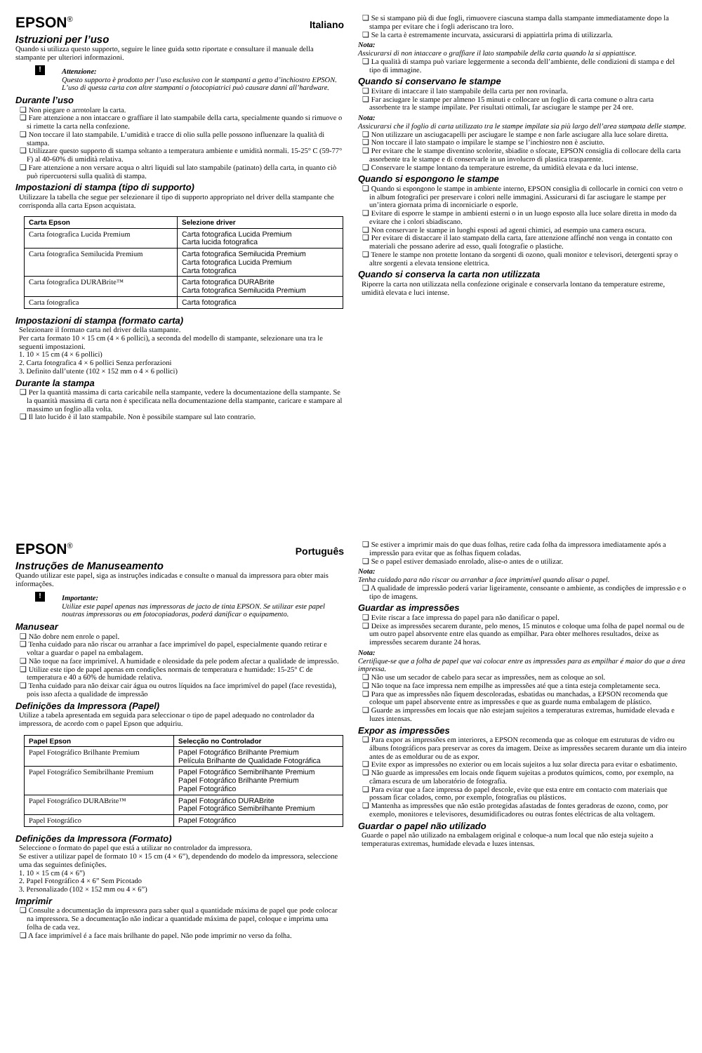EPSON<sup>®</sup> Italiano
Istruzioni per l’uso
Quando si utilizza questo supporto, seguire le linee guida sotto riportate e consultare il manuale della stampante per ulteriori informazioni.
!
Attenzione:
Questo supporto è prodotto per l’uso esclusivo con le stampanti a getto d’inchiostro EPSON. L’uso di questa carta con altre stampanti o fotocopiatrici può causare danni all’hardware.
Durante l’uso
❏ Non piegare o arrotolare la carta.
❏ Fare attenzione a non intaccare o graffiare il lato stampabile della carta, specialmente quando si rimuove o si rimette la carta nella confezione.
❏ Non toccare il lato stampabile. L’umidità e tracce di olio sulla pelle possono influenzare la qualità di stampa.
❏ Utilizzare questo supporto di stampa soltanto a temperatura ambiente e umidità normali. 15-25° C (59-77° F) al 40-60% di umidità relativa.
❏ Fare attenzione a non versare acqua o altri liquidi sul lato stampabile (patinato) della carta, in quanto ciò può ripercuotersi sulla qualità di stampa.
Impostazioni di stampa (tipo di supporto)
Utilizzare la tabella che segue per selezionare il tipo di supporto appropriato nel driver della stampante che corrisponda alla carta Epson acquistata.
| Carta Epson | Selezione driver |
| --- | --- |
| Carta fotografica Lucida Premium | Carta fotografica Lucida Premium Carta lucida fotografica |
| Carta fotografica Semilucida Premium | Carta fotografica Semilucida Premium Carta fotografica Lucida Premium Carta fotografica |
| Carta fotografica DURABrite™ | Carta fotografica DURABrite Carta fotografica Semilucida Premium |
| Carta fotografica | Carta fotografica |
Impostazioni di stampa (formato carta)
Selezionare il formato carta nel driver della stampante.
Per carta formato 10 × 15 cm (4 × 6 pollici), a seconda del modello di stampante, selezionare una tra le seguenti impostazioni.
1. 10 × 15 cm (4 × 6 pollici)
2. Carta fotografica 4 × 6 pollici Senza perforazioni
3. Definito dall’utente (102 × 152 mm o 4 × 6 pollici)
Durante la stampa
❏ Per la quantità massima di carta caricabile nella stampante, vedere la documentazione della stampante. Se la quantità massima di carta non è specificata nella documentazione della stampante, caricare e stampare al massimo un foglio alla volta.
❏ Il lato lucido è il lato stampabile. Non è possibile stampare sul lato contrario.
❏ Se si stampano più di due fogli, rimuovere ciascuna stampa dalla stampante immediatamente dopo la stampa per evitare che i fogli aderiscano tra loro.
❏ Se la carta è estremamente incurvata, assicurarsi di appiattirla prima di utilizzarla.
Nota:
Assicurarsi di non intaccare o graffiare il lato stampabile della carta quando la si appiattisce.
❏ La qualità di stampa può variare leggermente a seconda dell’ambiente, delle condizioni di stampa e del tipo di immagine.
Quando si conservano le stampe
❏ Evitare di intaccare il lato stampabile della carta per non rovinarla.
❏ Far asciugare le stampe per almeno 15 minuti e collocare un foglio di carta comune o altra carta assorbente tra le stampe impilate. Per risultati ottimali, far asciugare le stampe per 24 ore.
Nota:
Assicurarsi che il foglio di carta utilizzato tra le stampe impilate sia più largo dell’area stampata delle stampe.
❏ Non utilizzare un asciugacapelli per asciugare le stampe e non farle asciugare alla luce solare diretta.
❏ Non toccare il lato stampato o impilare le stampe se l’inchiostro non è asciutto.
❏ Per evitare che le stampe diventino scolorite, sbiadite o sfocate, EPSON consiglia di collocare della carta assorbente tra le stampe e di conservarle in un involucro di plastica trasparente.
❏ Conservare le stampe lontano da temperature estreme, da umidità elevata e da luci intense.
Quando si espongono le stampe
❏ Quando si espongono le stampe in ambiente interno, EPSON consiglia di collocarle in cornici con vetro o in album fotografici per preservare i colori nelle immagini. Assicurarsi di far asciugare le stampe per un’intera giornata prima di incorniciarle o esporle.
❏ Evitare di esporre le stampe in ambienti esterni o in un luogo esposto alla luce solare diretta in modo da evitare che i colori sbiadiscano.
❏ Non conservare le stampe in luoghi esposti ad agenti chimici, ad esempio una camera oscura.
❏ Per evitare di distaccare il lato stampato della carta, fare attenzione affinché non venga in contatto con materiali che possano aderire ad esso, quali fotografie o plastiche.
❏ Tenere le stampe non protette lontano da sorgenti di ozono, quali monitor e televisori, detergenti spray o altre sorgenti a elevata tensione elettrica.
Quando si conserva la carta non utilizzata
Riporre la carta non utilizzata nella confezione originale e conservarla lontano da temperature estreme, umidità elevata e luci intense.
EPSON<sup>®</sup> Português
Instruções de Manuseamento
Quando utilizar este papel, siga as instruções indicadas e consulte o manual da impressora para obter mais informações.
!
Importante:
Utilize este papel apenas nas impressoras de jacto de tinta EPSON. Se utilizar este papel noutras impressoras ou em fotocopiadoras, poderá danificar o equipamento.
Manusear
❏ Não dobre nem enrole o papel.
❏ Tenha cuidado para não riscar ou arranhar a face imprimível do papel, especialmente quando retirar e voltar a guardar o papel na embalagem.
❏ Não toque na face imprimível. A humidade e oleosidade da pele podem afectar a qualidade de impressão.
❏ Utilize este tipo de papel apenas em condições normais de temperatura e humidade: 15-25° C de temperatura e 40 a 60% de humidade relativa.
❏ Tenha cuidado para não deixar cair água ou outros líquidos na face imprimível do papel (face revestida), pois isso afecta a qualidade de impressão
Definições da Impressora (Papel)
Utilize a tabela apresentada em seguida para seleccionar o tipo de papel adequado no controlador da impressora, de acordo com o papel Epson que adquiriu.
| Papel Epson | Selecção no Controlador |
| --- | --- |
| Papel Fotográfico Brilhante Premium | Papel Fotográfico Brilhante Premium Película Brilhante de Qualidade Fotográfica |
| Papel Fotográfico Semibrilhante Premium | Papel Fotográfico Semibrilhante Premium Papel Fotográfico Brilhante Premium Papel Fotográfico |
| Papel Fotográfico DURABrite™ | Papel Fotográfico DURABrite Papel Fotográfico Semibrilhante Premium |
| Papel Fotográfico | Papel Fotográfico |
Definições da Impressora (Formato)
Seleccione o formato do papel que está a utilizar no controlador da impressora.
Se estiver a utilizar papel de formato 10 × 15 cm (4 × 6”), dependendo do modelo da impressora, seleccione uma das seguintes definições.
1. 10 × 15 cm (4 × 6”)
2. Papel Fotográfico 4 × 6” Sem Picotado
3. Personalizado (102 × 152 mm ou 4 × 6”)
Imprimir
❏ Consulte a documentação da impressora para saber qual a quantidade máxima de papel que pode colocar na impressora. Se a documentação não indicar a quantidade máxima de papel, coloque e imprima uma folha de cada vez.
❏ A face imprimível é a face mais brilhante do papel. Não pode imprimir no verso da folha.
❏ Se estiver a imprimir mais do que duas folhas, retire cada folha da impressora imediatamente após a impressão para evitar que as folhas fiquem coladas.
❏ Se o papel estiver demasiado enrolado, alise-o antes de o utilizar.
Nota:
Tenha cuidado para não riscar ou arranhar a face imprimível quando alisar o papel.
❏ A qualidade de impressão poderá variar ligeiramente, consoante o ambiente, as condições de impressão e o tipo de imagens.
Guardar as impressões
❏ Evite riscar a face impressa do papel para não danificar o papel.
❏ Deixe as impressões secarem durante, pelo menos, 15 minutos e coloque uma folha de papel normal ou de um outro papel absorvente entre elas quando as empilhar. Para obter melhores resultados, deixe as impressões secarem durante 24 horas.
Nota:
Certifique-se que a folha de papel que vai colocar entre as impressões para as empilhar é maior do que a área impressa.
❏ Não use um secador de cabelo para secar as impressões, nem as coloque ao sol.
❏ Não toque na face impressa nem empilhe as impressões até que a tinta esteja completamente seca.
❏ Para que as impressões não fiquem descoloradas, esbatidas ou manchadas, a EPSON recomenda que coloque um papel absorvente entre as impressões e que as guarde numa embalagem de plástico.
❏ Guarde as impressões em locais que não estejam sujeitos a temperaturas extremas, humidade elevada e luzes intensas.
Expor as impressões
❏ Para expor as impressões em interiores, a EPSON recomenda que as coloque em estruturas de vidro ou álbuns fotográficos para preservar as cores da imagem. Deixe as impressões secarem durante um dia inteiro antes de as emoldurar ou de as expor.
❏ Evite expor as impressões no exterior ou em locais sujeitos a luz solar directa para evitar o esbatimento.
❏ Não guarde as impressões em locais onde fiquem sujeitas a produtos químicos, como, por exemplo, na câmara escura de um laboratório de fotografia.
❏ Para evitar que a face impressa do papel descole, evite que esta entre em contacto com materiais que possam ficar colados, como, por exemplo, fotografias ou plásticos.
❏ Mantenha as impressões que não estão protegidas afastadas de fontes geradoras de ozono, como, por exemplo, monitores e televisores, desumidificadores ou outras fontes eléctricas de alta voltagem.
Guardar o papel não utilizado
Guarde o papel não utilizado na embalagem original e coloque-a num local que não esteja sujeito a temperaturas extremas, humidade elevada e luzes intensas.